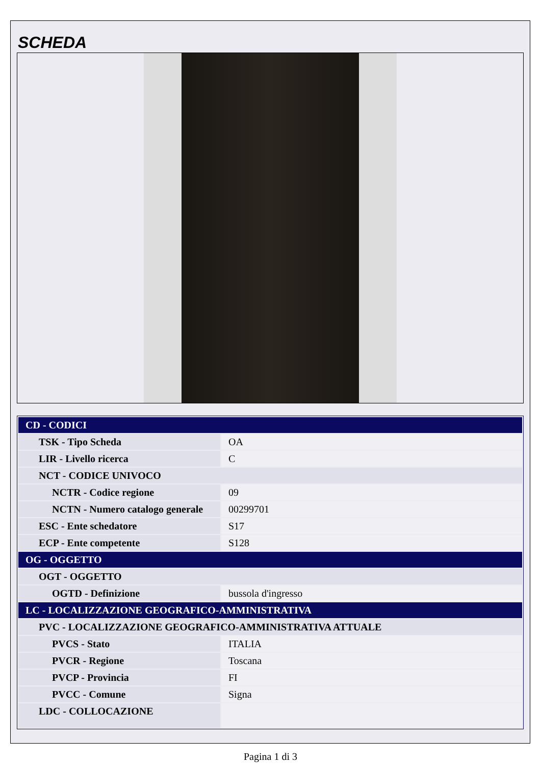SCHEDA
| CD - CODICI | |
| TSK - Tipo Scheda | OA |
| LIR - Livello ricerca | C |
| NCT - CODICE UNIVOCO | |
| NCTR - Codice regione | 09 |
| NCTN - Numero catalogo generale | 00299701 |
| ESC - Ente schedatore | S17 |
| ECP - Ente competente | S128 |
| OG - OGGETTO | |
| OGT - OGGETTO | |
| OGTD - Definizione | bussola d'ingresso |
| LC - LOCALIZZAZIONE GEOGRAFICO-AMMINISTRATIVA | |
| PVC - LOCALIZZAZIONE GEOGRAFICO-AMMINISTRATIVA ATTUALE | |
| PVCS - Stato | ITALIA |
| PVCR - Regione | Toscana |
| PVCP - Provincia | FI |
| PVCC - Comune | Signa |
| LDC - COLLOCAZIONE | |
Pagina 1 di 3